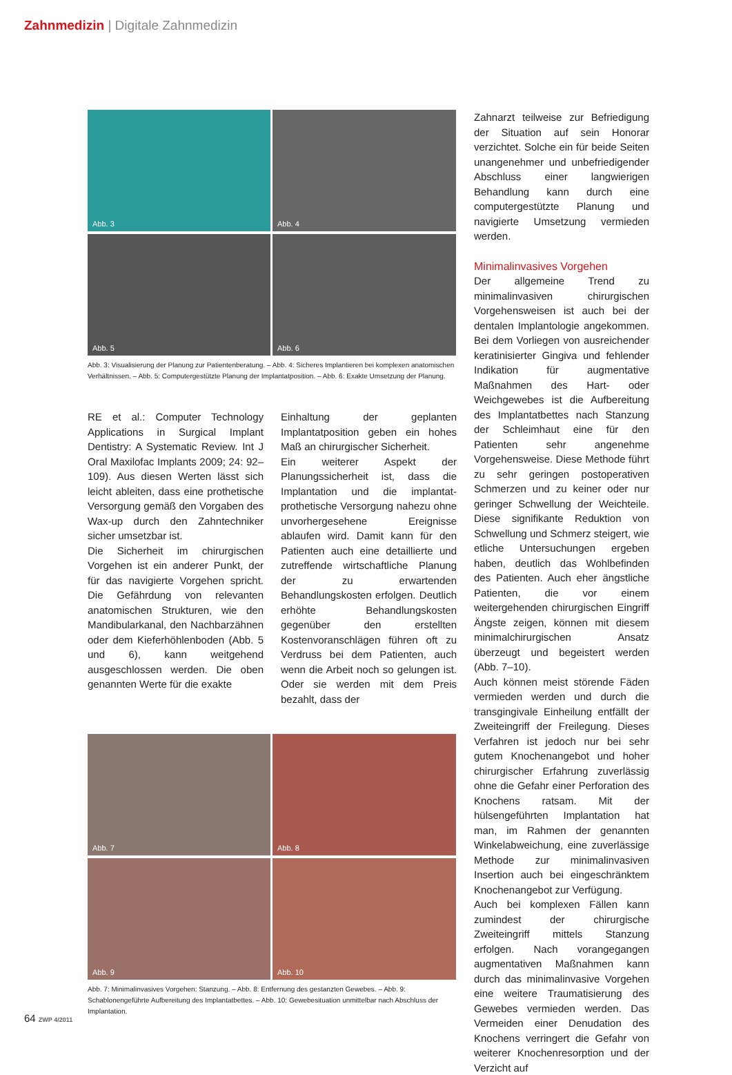Zahnmedizin | Digitale Zahnmedizin
Abb. 3
Abb. 4
Abb. 5
Abb. 6
Abb. 3: Visualisierung der Planung zur Patientenberatung. – Abb. 4: Sicheres Implantieren bei komplexen anatomischen Verhältnissen. – Abb. 5: Computergestützte Planung der Implantatposition. – Abb. 6: Exakte Umsetzung der Planung.
RE et al.: Computer Technology Applications in Surgical Implant Dentistry: A Systematic Review. Int J Oral Maxilofac Implants 2009; 24: 92–109). Aus diesen Werten lässt sich leicht ableiten, dass eine prothetische Versorgung gemäß den Vorgaben des Wax-up durch den Zahntechniker sicher umsetzbar ist.
Die Sicherheit im chirurgischen Vorgehen ist ein anderer Punkt, der für das navigierte Vorgehen spricht. Die Gefährdung von relevanten anatomischen Strukturen, wie den Mandibularkanal, den Nachbarzähnen oder dem Kieferhöhlenboden (Abb. 5 und 6), kann weitgehend ausgeschlossen werden. Die oben genannten Werte für die exakte
Einhaltung der geplanten Implantatposition geben ein hohes Maß an chirurgischer Sicherheit.
Ein weiterer Aspekt der Planungssicherheit ist, dass die Implantation und die implantat-prothetische Versorgung nahezu ohne unvorhergesehene Ereignisse ablaufen wird. Damit kann für den Patienten auch eine detaillierte und zutreffende wirtschaftliche Planung der zu erwartenden Behandlungskosten erfolgen. Deutlich erhöhte Behandlungskosten gegenüber den erstellten Kostenvoranschlägen führen oft zu Verdruss bei dem Patienten, auch wenn die Arbeit noch so gelungen ist. Oder sie werden mit dem Preis bezahlt, dass der
Abb. 7
Abb. 8
Abb. 9
Abb. 10
Abb. 7: Minimalinvasives Vorgehen: Stanzung. – Abb. 8: Entfernung des gestanzten Gewebes. – Abb. 9: Schablonengeführte Aufbereitung des Implantatbettes. – Abb. 10: Gewebesituation unmittelbar nach Abschluss der Implantation.
Zahnarzt teilweise zur Befriedigung der Situation auf sein Honorar verzichtet. Solche ein für beide Seiten unangenehmer und unbefriedigender Abschluss einer langwierigen Behandlung kann durch eine computergestützte Planung und navigierte Umsetzung vermieden werden.
Minimalinvasives Vorgehen
Der allgemeine Trend zu minimalinvasiven chirurgischen Vorgehensweisen ist auch bei der dentalen Implantologie angekommen. Bei dem Vorliegen von ausreichender keratinisierter Gingiva und fehlender Indikation für augmentative Maßnahmen des Hart- oder Weichgewebes ist die Aufbereitung des Implantatbettes nach Stanzung der Schleimhaut eine für den Patienten sehr angenehme Vorgehensweise. Diese Methode führt zu sehr geringen postoperativen Schmerzen und zu keiner oder nur geringer Schwellung der Weichteile. Diese signifikante Reduktion von Schwellung und Schmerz steigert, wie etliche Untersuchungen ergeben haben, deutlich das Wohlbefinden des Patienten. Auch eher ängstliche Patienten, die vor einem weitergehenden chirurgischen Eingriff Ängste zeigen, können mit diesem minimalchirurgischen Ansatz überzeugt und begeistert werden (Abb. 7–10).
Auch können meist störende Fäden vermieden werden und durch die transgingivale Einheilung entfällt der Zweiteingriff der Freilegung. Dieses Verfahren ist jedoch nur bei sehr gutem Knochenangebot und hoher chirurgischer Erfahrung zuverlässig ohne die Gefahr einer Perforation des Knochens ratsam. Mit der hülsengeführten Implantation hat man, im Rahmen der genannten Winkelabweichung, eine zuverlässige Methode zur minimalinvasiven Insertion auch bei eingeschränktem Knochenangebot zur Verfügung.
Auch bei komplexen Fällen kann zumindest der chirurgische Zweiteingriff mittels Stanzung erfolgen. Nach vorangegangen augmentativen Maßnahmen kann durch das minimalinvasive Vorgehen eine weitere Traumatisierung des Gewebes vermieden werden. Das Vermeiden einer Denudation des Knochens verringert die Gefahr von weiterer Knochenresorption und der Verzicht auf
64 ZWP 4/2011